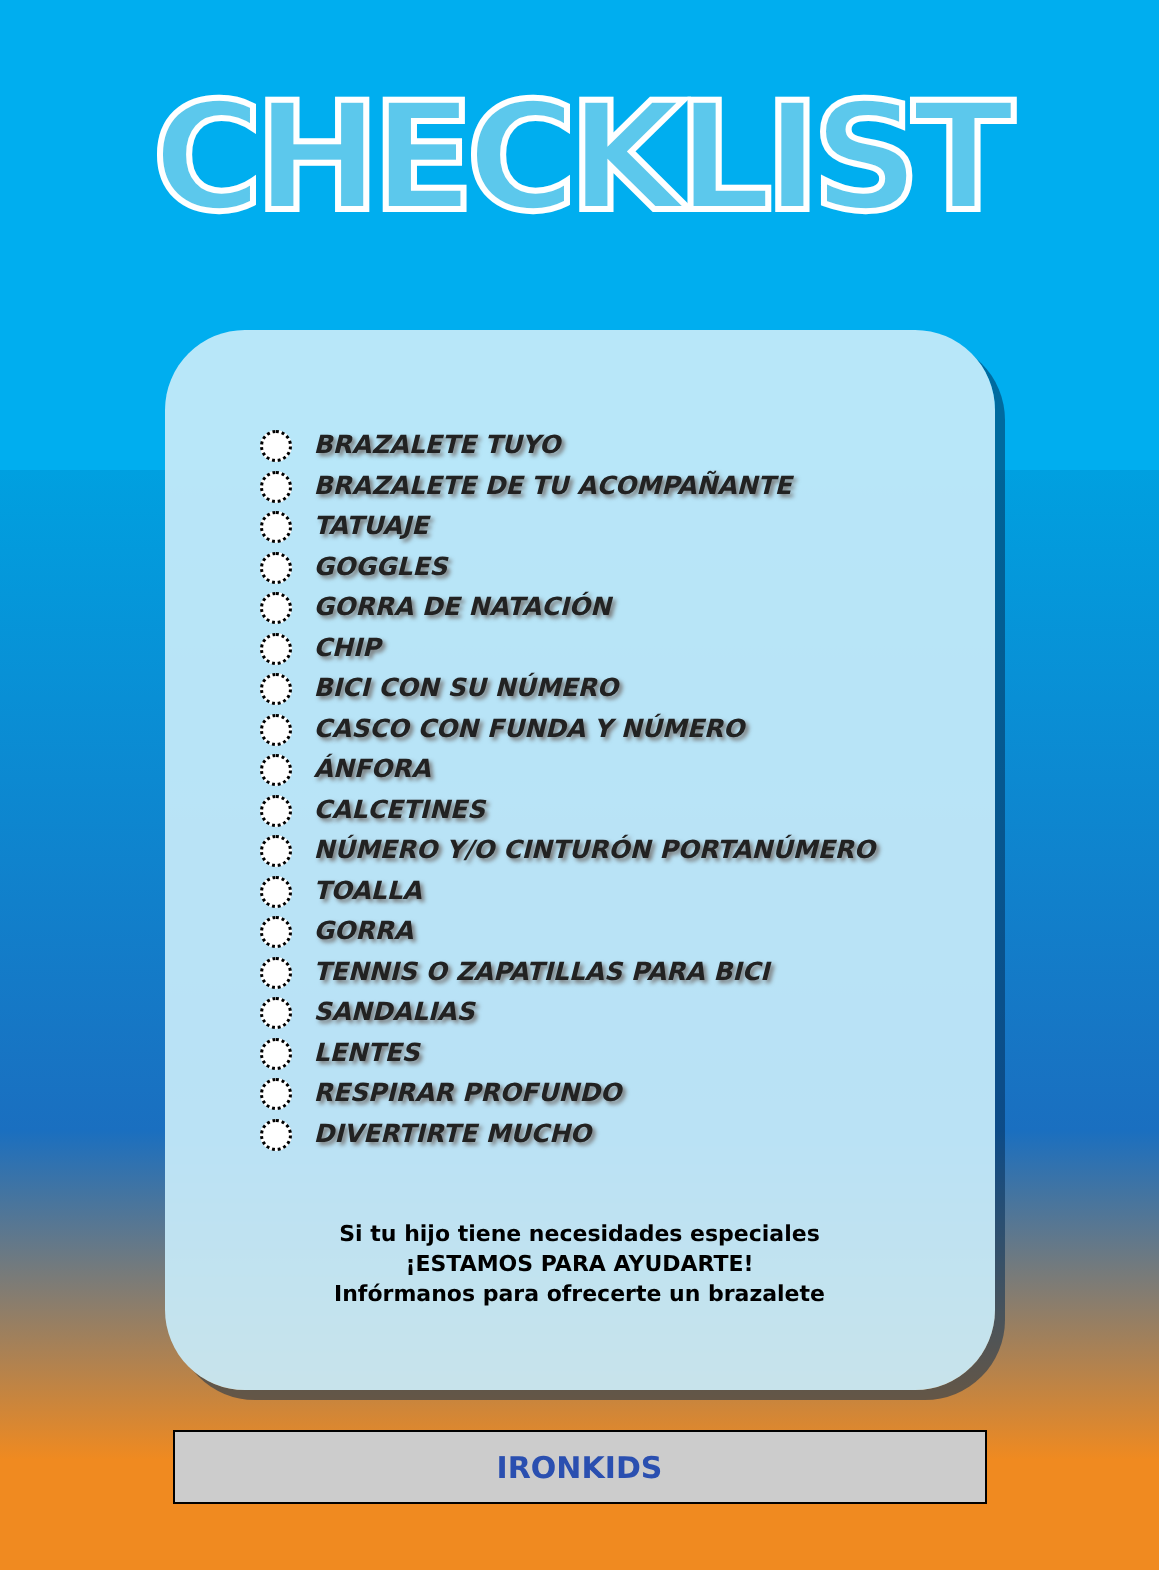CHECKLIST
BRAZALETE TUYO
BRAZALETE DE TU ACOMPAÑANTE
TATUAJE
GOGGLES
GORRA DE NATACIÓN
CHIP
BICI CON SU NÚMERO
CASCO CON FUNDA Y NÚMERO
ÁNFORA
CALCETINES
NÚMERO Y/O CINTURÓN PORTANÚMERO
TOALLA
GORRA
TENNIS O ZAPATILLAS PARA BICI
SANDALIAS
LENTES
RESPIRAR PROFUNDO
DIVERTIRTE MUCHO
Si tu hijo tiene necesidades especiales
¡ESTAMOS PARA AYUDARTE!
Infórmanos para ofrecerte un brazalete
IRONKIDS